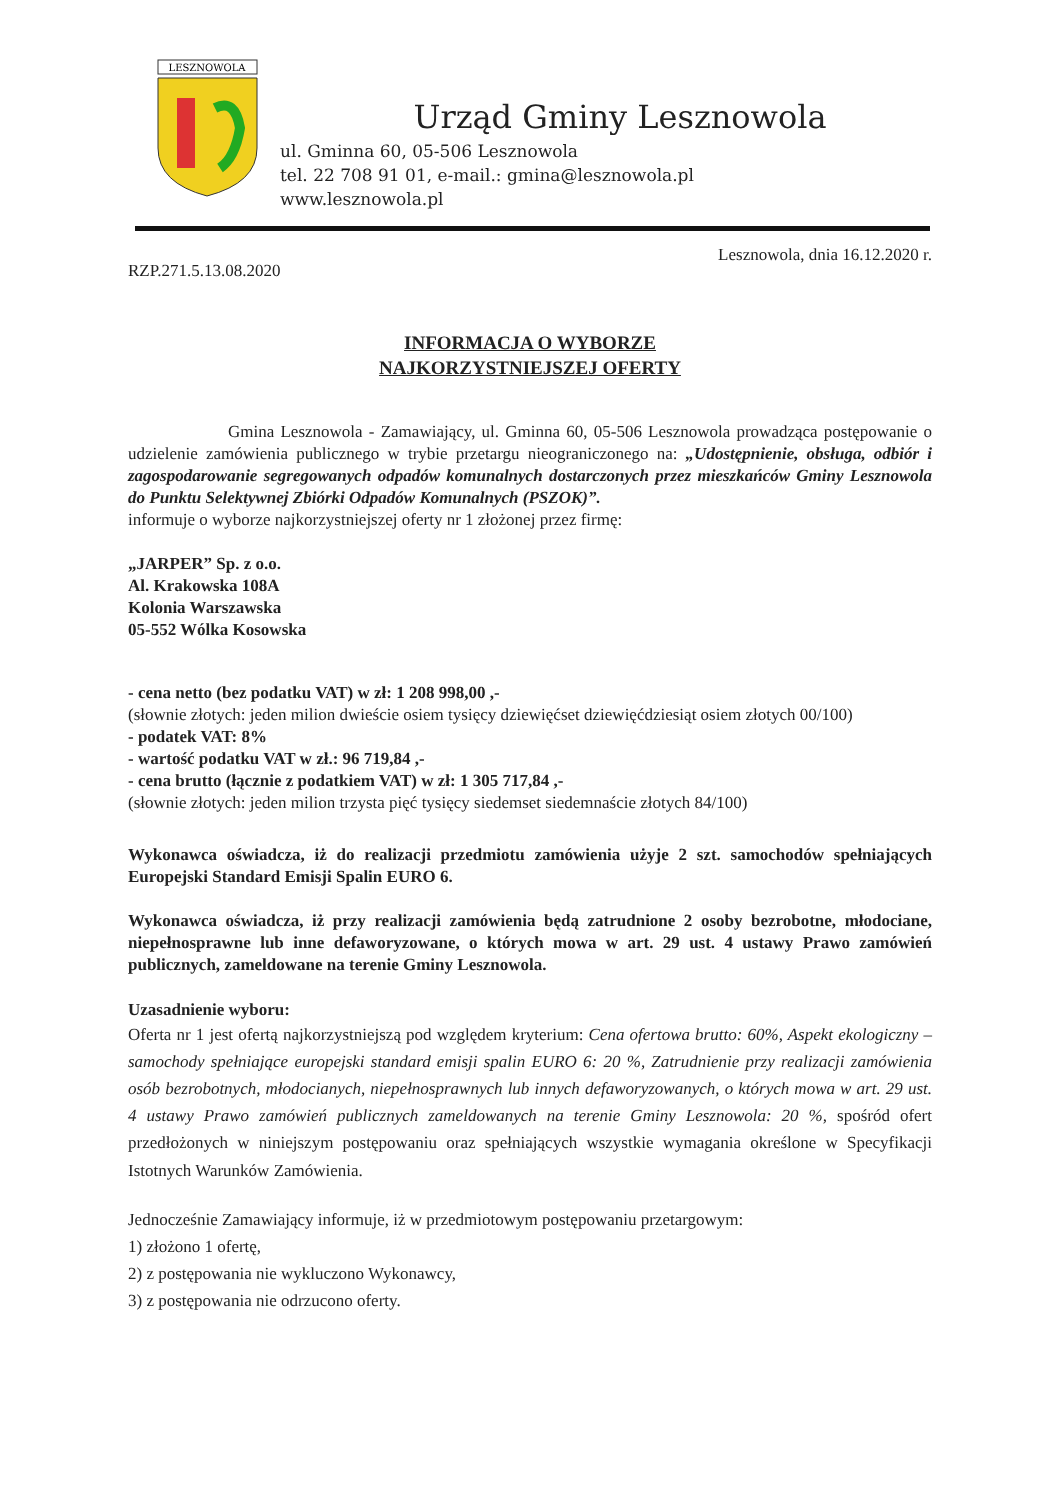LESZNOWOLA
Urząd Gminy Lesznowola
ul. Gminna 60, 05-506 Lesznowola
tel. 22 708 91 01, e-mail.: gmina@lesznowola.pl
www.lesznowola.pl
RZP.271.5.13.08.2020 Lesznowola, dnia 16.12.2020 r.
INFORMACJA O WYBORZE
NAJKORZYSTNIEJSZEJ OFERTY
Gmina Lesznowola - Zamawiający, ul. Gminna 60, 05-506 Lesznowola prowadząca postępowanie o udzielenie zamówienia publicznego w trybie przetargu nieograniczonego na: „Udostępnienie, obsługa, odbiór i zagospodarowanie segregowanych odpadów komunalnych dostarczonych przez mieszkańców Gminy Lesznowola do Punktu Selektywnej Zbiórki Odpadów Komunalnych (PSZOK)”.
informuje o wyborze najkorzystniejszej oferty nr 1 złożonej przez firmę:
„JARPER” Sp. z o.o.
Al. Krakowska 108A
Kolonia Warszawska
05-552 Wólka Kosowska
- cena netto (bez podatku VAT) w zł: 1 208 998,00 ,-
(słownie złotych: jeden milion dwieście osiem tysięcy dziewięćset dziewięćdziesiąt osiem złotych 00/100)
- podatek VAT: 8%
- wartość podatku VAT w zł.: 96 719,84 ,-
- cena brutto (łącznie z podatkiem VAT) w zł: 1 305 717,84 ,-
(słownie złotych: jeden milion trzysta pięć tysięcy siedemset siedemnaście złotych 84/100)
Wykonawca oświadcza, iż do realizacji przedmiotu zamówienia użyje 2 szt. samochodów spełniających Europejski Standard Emisji Spalin EURO 6.
Wykonawca oświadcza, iż przy realizacji zamówienia będą zatrudnione 2 osoby bezrobotne, młodociane, niepełnosprawne lub inne defaworyzowane, o których mowa w art. 29 ust. 4 ustawy Prawo zamówień publicznych, zameldowane na terenie Gminy Lesznowola.
Uzasadnienie wyboru:
Oferta nr 1 jest ofertą najkorzystniejszą pod względem kryterium: Cena ofertowa brutto: 60%, Aspekt ekologiczny – samochody spełniające europejski standard emisji spalin EURO 6: 20 %, Zatrudnienie przy realizacji zamówienia osób bezrobotnych, młodocianych, niepełnosprawnych lub innych defaworyzowanych, o których mowa w art. 29 ust. 4 ustawy Prawo zamówień publicznych zameldowanych na terenie Gminy Lesznowola: 20 %, spośród ofert przedłożonych w niniejszym postępowaniu oraz spełniających wszystkie wymagania określone w Specyfikacji Istotnych Warunków Zamówienia.
Jednocześnie Zamawiający informuje, iż w przedmiotowym postępowaniu przetargowym:
1) złożono 1 ofertę,
2) z postępowania nie wykluczono Wykonawcy,
3) z postępowania nie odrzucono oferty.